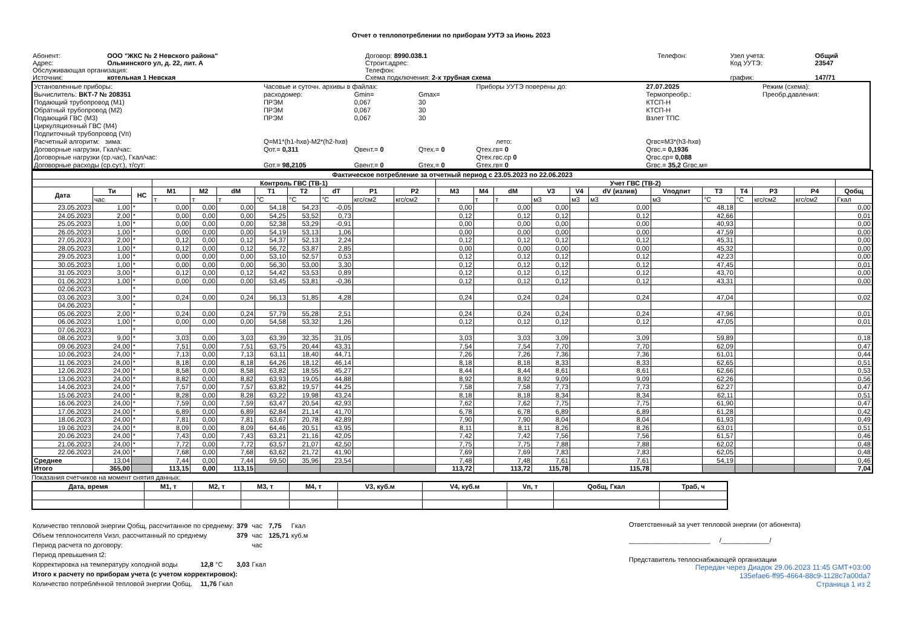Отчет о теплопотреблении по приборам УУТЭ за Июнь 2023
| Абонент: | ООО "ЖКС № 2 Невского района" | Договор: 8990.038.1 | Телефон: | Узел учета: | Общий |
| Адрес: | Ольминского ул, д. 22, лит. А | Строит.адрес: | | Код УУТЭ: | 23547 |
| Обслуживающая организация: | | Телефон: | | | |
| Источник: | котельная 1 Невская | Схема подключения: 2-х трубная схема | | график: | 147/71 |
| Установленные приборы: | Часовые и суточн. архивы в файлах: | | | Приборы УУТЭ поверены до: | | 27.07.2025 | Режим (схема): |
| Вычислитель: ВКТ-7 № 208351 | расходомер: | Gmin= | Gmax= | | | Термопреобр.: | Преобр.давления: |
| Подающий трубопровод (М1) | ПРЭМ | 0,067 | 30 | | | КТСП-Н | |
| Обратный трубопровод (М2) | ПРЭМ | 0,067 | 30 | | | КТСП-Н | |
| Подающий ГВС (М3) | ПРЭМ | 0,067 | 30 | | | Взлет ТПС | |
| Циркуляционный ГВС (М4) | | | | | | | |
| Подпиточный трубопровод (Vп) | | | | | | | |
| Расчетный алгоритм: зима: | Q=M1*(h1-hхв)-M2*(h2-hхв) | | | | лето: | Qгвс=M3*(h3-hхв) | |
| Договорные нагрузки, Гкал/час: | Qот.= 0,311 | Qвент.= 0 | Qтех.= 0 | Qтех.гв= 0 | | Qгвс.= 0,1936 | |
| Договорные нагрузки (ср.час), Гкал/час: | | | | Qтех.гвс.ср 0 | | Qгвс.ср= 0,088 | |
| Договорные расходы (ср.сут.), т/сут: | Gот.= 98,2105 | Gвент.= 0 | Gтех.= 0 | Gтех.гв= 0 | | Gгвс.= 35,2 Gгвс.м= | |
| Фактическое потребление за отчетный период с 23.05.2023 по 22.06.2023 | | | | | | | | | | | | | | | | | | | | | | |
| --- | --- | --- | --- | --- | --- | --- | --- | --- | --- | --- | --- | --- | --- | --- | --- | --- | --- | --- | --- | --- | --- | --- |
| | | | Контроль ГВС (ТВ-1) | | | | | | | | Учет ГВС (ТВ-2) | | | | | | | | | | | |
| Дата | Ти | НС | M1 | M2 | dM | T1 | T2 | dT | P1 | P2 | M3 | M4 | dM | V3 | V4 | dV (излив) | Vподпит | T3 | T4 | P3 | P4 | Qобщ |
| | час | | т | т | т | °C | °C | °C | кгс/см2 | кгс/см2 | т | т | т | м3 | м3 | м3 | м3 | °C | °C | кгс/см2 | кгс/см2 | Гкал |
| 23.05.2023 | 1,00 | * | 0,00 | 0,00 | 0,00 | 54,18 | 54,23 | -0,05 | | | 0,00 | | 0,00 | 0,00 | | 0,00 | | 48,18 | | | | 0,00 |
| 24.05.2023 | 2,00 | * | 0,00 | 0,00 | 0,00 | 54,25 | 53,52 | 0,73 | | | 0,12 | | 0,12 | 0,12 | | 0,12 | | 42,66 | | | | 0,01 |
| 25.05.2023 | 1,00 | * | 0,00 | 0,00 | 0,00 | 52,38 | 53,29 | -0,91 | | | 0,00 | | 0,00 | 0,00 | | 0,00 | | 40,93 | | | | 0,00 |
| 26.05.2023 | 1,00 | * | 0,00 | 0,00 | 0,00 | 54,19 | 53,13 | 1,06 | | | 0,00 | | 0,00 | 0,00 | | 0,00 | | 47,59 | | | | 0,00 |
| 27.05.2023 | 2,00 | * | 0,12 | 0,00 | 0,12 | 54,37 | 52,13 | 2,24 | | | 0,12 | | 0,12 | 0,12 | | 0,12 | | 45,31 | | | | 0,00 |
| 28.05.2023 | 1,00 | * | 0,12 | 0,00 | 0,12 | 56,72 | 53,87 | 2,85 | | | 0,00 | | 0,00 | 0,00 | | 0,00 | | 45,32 | | | | 0,00 |
| 29.05.2023 | 1,00 | * | 0,00 | 0,00 | 0,00 | 53,10 | 52,57 | 0,53 | | | 0,12 | | 0,12 | 0,12 | | 0,12 | | 42,23 | | | | 0,00 |
| 30.05.2023 | 1,00 | * | 0,00 | 0,00 | 0,00 | 56,30 | 53,00 | 3,30 | | | 0,12 | | 0,12 | 0,12 | | 0,12 | | 47,45 | | | | 0,01 |
| 31.05.2023 | 3,00 | * | 0,12 | 0,00 | 0,12 | 54,42 | 53,53 | 0,89 | | | 0,12 | | 0,12 | 0,12 | | 0,12 | | 43,70 | | | | 0,00 |
| 01.06.2023 | 1,00 | * | 0,00 | 0,00 | 0,00 | 53,45 | 53,81 | -0,36 | | | 0,12 | | 0,12 | 0,12 | | 0,12 | | 43,31 | | | | 0,00 |
| 02.06.2023 | | * | | | | | | | | | | | | | | | | | | | | |
| 03.06.2023 | 3,00 | * | 0,24 | 0,00 | 0,24 | 56,13 | 51,85 | 4,28 | | | 0,24 | | 0,24 | 0,24 | | 0,24 | | 47,04 | | | | 0,02 |
| 04.06.2023 | | * | | | | | | | | | | | | | | | | | | | | |
| 05.06.2023 | 2,00 | * | 0,24 | 0,00 | 0,24 | 57,79 | 55,28 | 2,51 | | | 0,24 | | 0,24 | 0,24 | | 0,24 | | 47,96 | | | | 0,01 |
| 06.06.2023 | 1,00 | * | 0,00 | 0,00 | 0,00 | 54,58 | 53,32 | 1,26 | | | 0,12 | | 0,12 | 0,12 | | 0,12 | | 47,05 | | | | 0,01 |
| 07.06.2023 | | * | | | | | | | | | | | | | | | | | | | | |
| 08.06.2023 | 9,00 | * | 3,03 | 0,00 | 3,03 | 63,39 | 32,35 | 31,05 | | | 3,03 | | 3,03 | 3,09 | | 3,09 | | 59,89 | | | | 0,18 |
| 09.06.2023 | 24,00 | * | 7,51 | 0,00 | 7,51 | 63,75 | 20,44 | 43,31 | | | 7,54 | | 7,54 | 7,70 | | 7,70 | | 62,09 | | | | 0,47 |
| 10.06.2023 | 24,00 | * | 7,13 | 0,00 | 7,13 | 63,11 | 18,40 | 44,71 | | | 7,26 | | 7,26 | 7,36 | | 7,36 | | 61,01 | | | | 0,44 |
| 11.06.2023 | 24,00 | * | 8,18 | 0,00 | 8,18 | 64,26 | 18,12 | 46,14 | | | 8,18 | | 8,18 | 8,33 | | 8,33 | | 62,65 | | | | 0,51 |
| 12.06.2023 | 24,00 | * | 8,58 | 0,00 | 8,58 | 63,82 | 18,55 | 45,27 | | | 8,44 | | 8,44 | 8,61 | | 8,61 | | 62,66 | | | | 0,53 |
| 13.06.2023 | 24,00 | * | 8,82 | 0,00 | 8,82 | 63,93 | 19,05 | 44,88 | | | 8,92 | | 8,92 | 9,09 | | 9,09 | | 62,26 | | | | 0,56 |
| 14.06.2023 | 24,00 | * | 7,57 | 0,00 | 7,57 | 63,82 | 19,57 | 44,25 | | | 7,58 | | 7,58 | 7,73 | | 7,73 | | 62,27 | | | | 0,47 |
| 15.06.2023 | 24,00 | * | 8,28 | 0,00 | 8,28 | 63,22 | 19,98 | 43,24 | | | 8,18 | | 8,18 | 8,34 | | 8,34 | | 62,11 | | | | 0,51 |
| 16.06.2023 | 24,00 | * | 7,59 | 0,00 | 7,59 | 63,47 | 20,54 | 42,93 | | | 7,62 | | 7,62 | 7,75 | | 7,75 | | 61,90 | | | | 0,47 |
| 17.06.2023 | 24,00 | * | 6,89 | 0,00 | 6,89 | 62,84 | 21,14 | 41,70 | | | 6,78 | | 6,78 | 6,89 | | 6,89 | | 61,28 | | | | 0,42 |
| 18.06.2023 | 24,00 | * | 7,81 | 0,00 | 7,81 | 63,67 | 20,78 | 42,89 | | | 7,90 | | 7,90 | 8,04 | | 8,04 | | 61,93 | | | | 0,49 |
| 19.06.2023 | 24,00 | * | 8,09 | 0,00 | 8,09 | 64,46 | 20,51 | 43,95 | | | 8,11 | | 8,11 | 8,26 | | 8,26 | | 63,01 | | | | 0,51 |
| 20.06.2023 | 24,00 | * | 7,43 | 0,00 | 7,43 | 63,21 | 21,16 | 42,05 | | | 7,42 | | 7,42 | 7,56 | | 7,56 | | 61,57 | | | | 0,46 |
| 21.06.2023 | 24,00 | * | 7,72 | 0,00 | 7,72 | 63,57 | 21,07 | 42,50 | | | 7,75 | | 7,75 | 7,88 | | 7,88 | | 62,02 | | | | 0,48 |
| 22.06.2023 | 24,00 | * | 7,68 | 0,00 | 7,68 | 63,62 | 21,72 | 41,90 | | | 7,69 | | 7,69 | 7,83 | | 7,83 | | 62,05 | | | | 0,48 |
| Среднее | 13,04 | | 7,44 | 0,00 | 7,44 | 59,50 | 35,96 | 23,54 | | | 7,48 | | 7,48 | 7,61 | | 7,61 | | 54,19 | | | | 0,46 |
| Итого | 365,00 | | 113,15 | 0,00 | 113,15 | | | | | | 113,72 | | 113,72 | 115,78 | | 115,78 | | | | | | 7,04 |
Показания счетчиков на момент снятия данных:
| Дата, время | M1, т | M2, т | M3, т | M4, т | V3, куб.м | V4, куб.м | Vп, т | Qобщ, Гкал | Траб, ч |
| --- | --- | --- | --- | --- | --- | --- | --- | --- | --- |
| Количество тепловой энергии Qобщ, рассчитанное по среднему: | | 379 | час | 7,75 | Гкал |
| Объем теплоносителя Vизл, рассчитанный по среднему | | 379 | час | 125,71 | куб.м |
| Период расчета по договору: | | | час | | |
| Период превышения t2: | | | | | |
| Корректировка на температуру холодной воды | 12,8 °C | 3,03 | Гкал | | |
| Итого к расчету по приборам учета (с учетом корректировок): | | | | | |
| Количество потреблённой тепловой энергии Qобщ. | 11,76 Гкал | | | | |
Ответственный за учет тепловой энергии (от абонента)
______________________ /_____________/
Представитель теплоснабжающей организации
Передан через Диадок 29.06.2023 11:45 GMT+03:00
135efae6-ff95-4664-88c9-1128c7a00da7
Страница 1 из 2